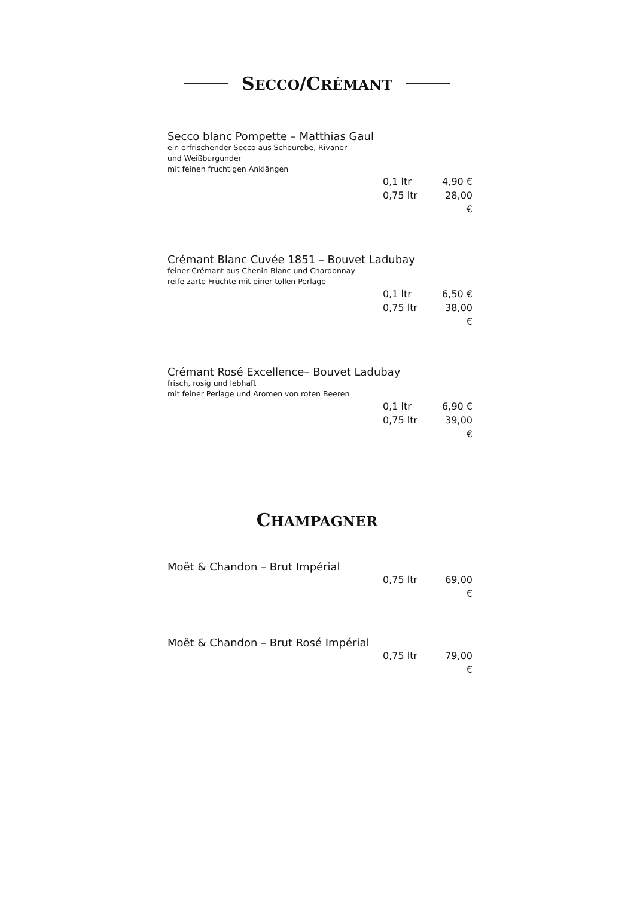SECCO/CRÉMANT
Secco blanc Pompette – Matthias Gaul
ein erfrischender Secco aus Scheurebe, Rivaner
und Weißburgunder
mit feinen fruchtigen Anklängen
0,1 ltr 4,90 €
0,75 ltr 28,00 €
Crémant Blanc Cuvée 1851 – Bouvet Ladubay
feiner Crémant aus Chenin Blanc und Chardonnay
reife zarte Früchte mit einer tollen Perlage
0,1 ltr 6,50 €
0,75 ltr 38,00 €
Crémant Rosé Excellence– Bouvet Ladubay
frisch, rosig und lebhaft
mit feiner Perlage und Aromen von roten Beeren
0,1 ltr 6,90 €
0,75 ltr 39,00 €
CHAMPAGNER
Moët & Chandon – Brut Impérial
0,75 ltr 69,00 €
Moët & Chandon – Brut Rosé Impérial
0,75 ltr 79,00 €